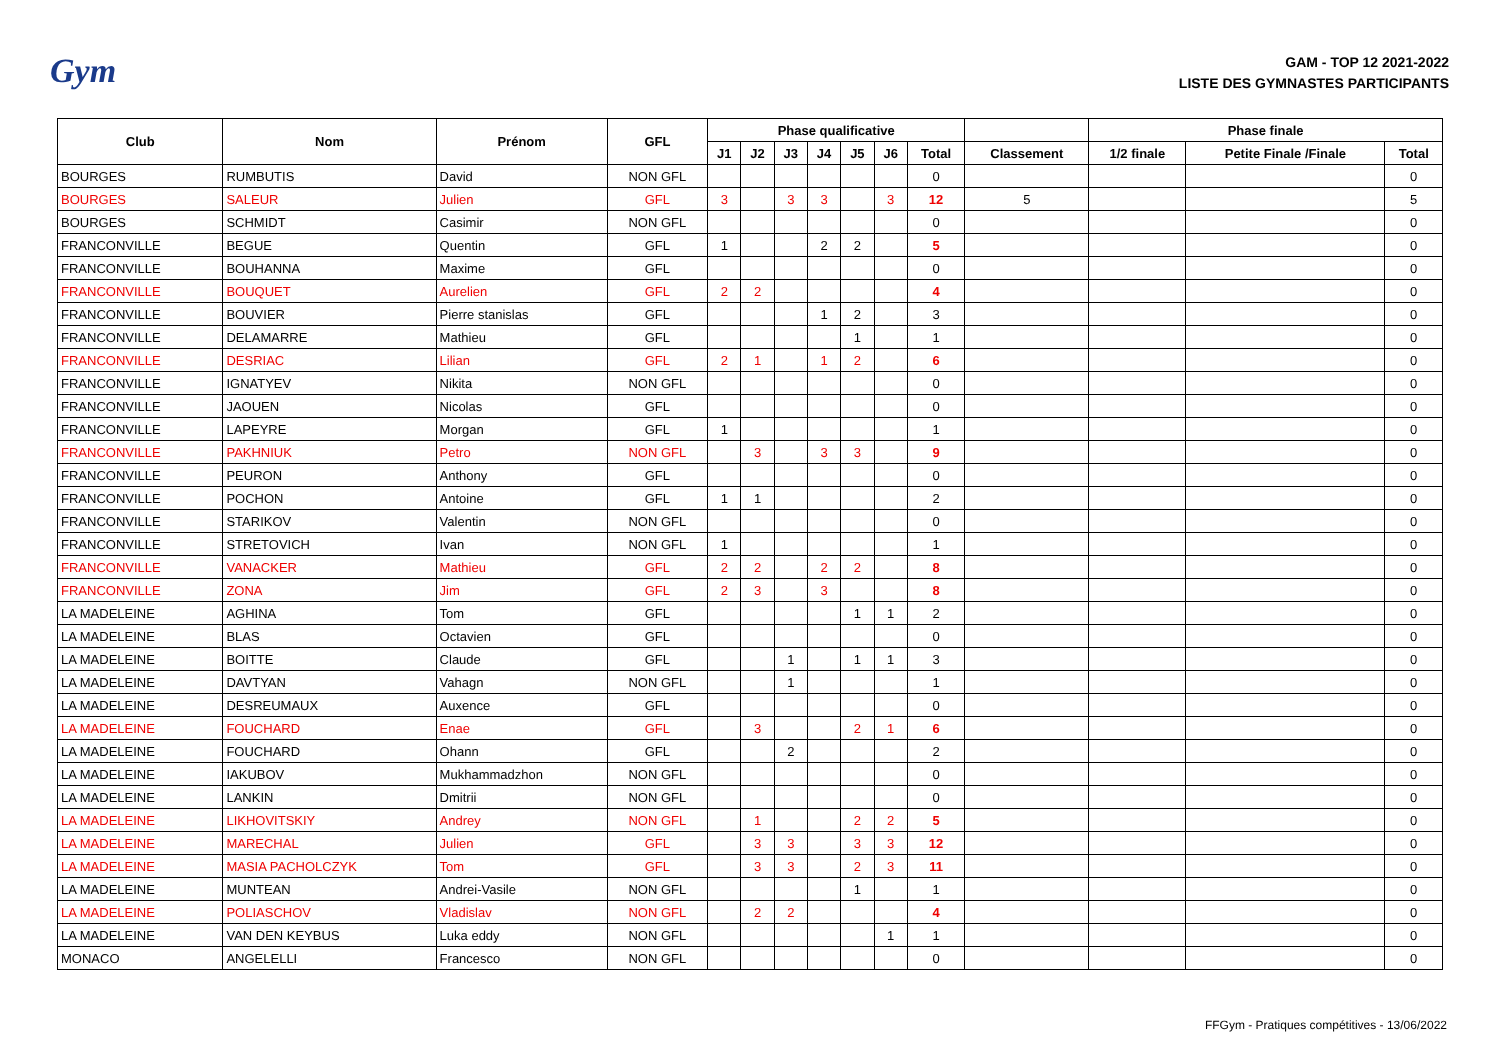Gym
GAM - TOP 12 2021-2022
LISTE DES GYMNASTES PARTICIPANTS
| Club | Nom | Prénom | GFL | Phase qualificative | | | | | | | | Phase finale | | |
| --- | --- | --- | --- | --- | --- | --- | --- | --- | --- | --- | --- | --- | --- | --- |
| | | | | J1 | J2 | J3 | J4 | J5 | J6 | Total | Classement | 1/2 finale | Petite Finale /Finale | Total |
| BOURGES | RUMBUTIS | David | NON GFL | | | | | | | 0 | | | | 0 |
| BOURGES | SALEUR | Julien | GFL | 3 | | 3 | 3 | | 3 | 12 | 5 | | | 5 |
| BOURGES | SCHMIDT | Casimir | NON GFL | | | | | | | 0 | | | | 0 |
| FRANCONVILLE | BEGUE | Quentin | GFL | 1 | | | 2 | 2 | | 5 | | | | 0 |
| FRANCONVILLE | BOUHANNA | Maxime | GFL | | | | | | | 0 | | | | 0 |
| FRANCONVILLE | BOUQUET | Aurelien | GFL | 2 | 2 | | | | | 4 | | | | 0 |
| FRANCONVILLE | BOUVIER | Pierre stanislas | GFL | | | | 1 | 2 | | 3 | | | | 0 |
| FRANCONVILLE | DELAMARRE | Mathieu | GFL | | | | | 1 | | 1 | | | | 0 |
| FRANCONVILLE | DESRIAC | Lilian | GFL | 2 | 1 | | 1 | 2 | | 6 | | | | 0 |
| FRANCONVILLE | IGNATYEV | Nikita | NON GFL | | | | | | | 0 | | | | 0 |
| FRANCONVILLE | JAOUEN | Nicolas | GFL | | | | | | | 0 | | | | 0 |
| FRANCONVILLE | LAPEYRE | Morgan | GFL | 1 | | | | | | 1 | | | | 0 |
| FRANCONVILLE | PAKHNIUK | Petro | NON GFL | | 3 | | 3 | 3 | | 9 | | | | 0 |
| FRANCONVILLE | PEURON | Anthony | GFL | | | | | | | 0 | | | | 0 |
| FRANCONVILLE | POCHON | Antoine | GFL | 1 | 1 | | | | | 2 | | | | 0 |
| FRANCONVILLE | STARIKOV | Valentin | NON GFL | | | | | | | 0 | | | | 0 |
| FRANCONVILLE | STRETOVICH | Ivan | NON GFL | 1 | | | | | | 1 | | | | 0 |
| FRANCONVILLE | VANACKER | Mathieu | GFL | 2 | 2 | | 2 | 2 | | 8 | | | | 0 |
| FRANCONVILLE | ZONA | Jim | GFL | 2 | 3 | | 3 | | | 8 | | | | 0 |
| LA MADELEINE | AGHINA | Tom | GFL | | | | | 1 | 1 | 2 | | | | 0 |
| LA MADELEINE | BLAS | Octavien | GFL | | | | | | | 0 | | | | 0 |
| LA MADELEINE | BOITTE | Claude | GFL | | | 1 | | 1 | 1 | 3 | | | | 0 |
| LA MADELEINE | DAVTYAN | Vahagn | NON GFL | | | 1 | | | | 1 | | | | 0 |
| LA MADELEINE | DESREUMAUX | Auxence | GFL | | | | | | | 0 | | | | 0 |
| LA MADELEINE | FOUCHARD | Enae | GFL | | 3 | | | 2 | 1 | 6 | | | | 0 |
| LA MADELEINE | FOUCHARD | Ohann | GFL | | | 2 | | | | 2 | | | | 0 |
| LA MADELEINE | IAKUBOV | Mukhammadzhon | NON GFL | | | | | | | 0 | | | | 0 |
| LA MADELEINE | LANKIN | Dmitrii | NON GFL | | | | | | | 0 | | | | 0 |
| LA MADELEINE | LIKHOVITSKIY | Andrey | NON GFL | | 1 | | | 2 | 2 | 5 | | | | 0 |
| LA MADELEINE | MARECHAL | Julien | GFL | | 3 | 3 | | 3 | 3 | 12 | | | | 0 |
| LA MADELEINE | MASIA PACHOLCZYK | Tom | GFL | | 3 | 3 | | 2 | 3 | 11 | | | | 0 |
| LA MADELEINE | MUNTEAN | Andrei-Vasile | NON GFL | | | | | 1 | | 1 | | | | 0 |
| LA MADELEINE | POLIASCHOV | Vladislav | NON GFL | | 2 | 2 | | | | 4 | | | | 0 |
| LA MADELEINE | VAN DEN KEYBUS | Luka eddy | NON GFL | | | | | | 1 | 1 | | | | 0 |
| MONACO | ANGELELLI | Francesco | NON GFL | | | | | | | 0 | | | | 0 |
FFGym - Pratiques compétitives - 13/06/2022